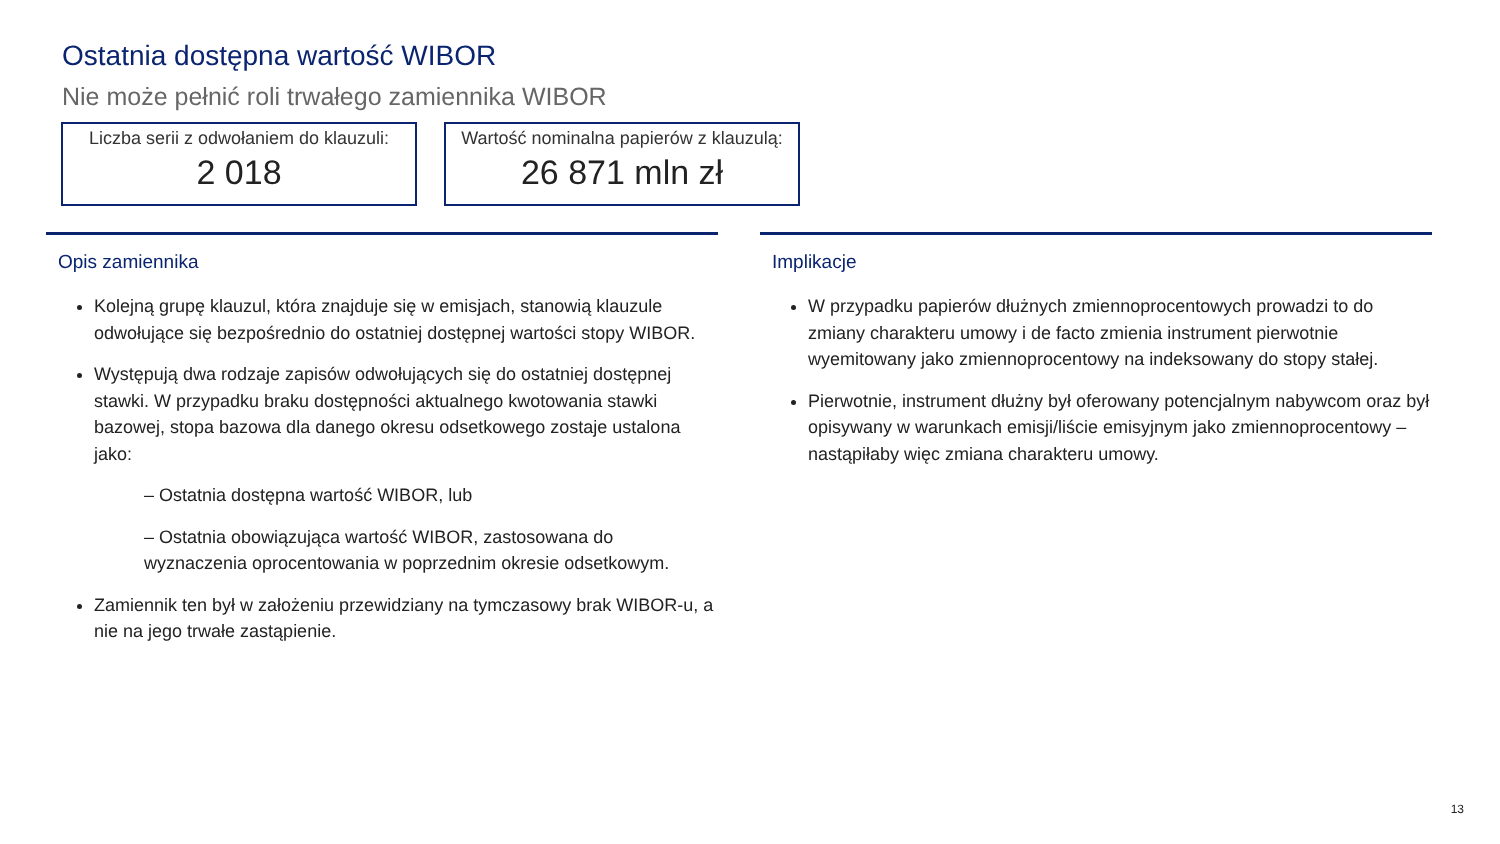Ostatnia dostępna wartość WIBOR
Nie może pełnić roli trwałego zamiennika WIBOR
Liczba serii z odwołaniem do klauzuli:
2 018
Wartość nominalna papierów z klauzulą:
26 871 mln zł
Opis zamiennika
Kolejną grupę klauzul, która znajduje się w emisjach, stanowią klauzule odwołujące się bezpośrednio do ostatniej dostępnej wartości stopy WIBOR.
Występują dwa rodzaje zapisów odwołujących się do ostatniej dostępnej stawki. W przypadku braku dostępności aktualnego kwotowania stawki bazowej, stopa bazowa dla danego okresu odsetkowego zostaje ustalona jako:
– Ostatnia dostępna wartość WIBOR, lub
– Ostatnia obowiązująca wartość WIBOR, zastosowana do wyznaczenia oprocentowania w poprzednim okresie odsetkowym.
Zamiennik ten był w założeniu przewidziany na tymczasowy brak WIBOR-u, a nie na jego trwałe zastąpienie.
Implikacje
W przypadku papierów dłużnych zmiennoprocentowych prowadzi to do zmiany charakteru umowy i de facto zmienia instrument pierwotnie wyemitowany jako zmiennoprocentowy na indeksowany do stopy stałej.
Pierwotnie, instrument dłużny był oferowany potencjalnym nabywcom oraz był opisywany w warunkach emisji/liście emisyjnym jako zmiennoprocentowy – nastąpiłaby więc zmiana charakteru umowy.
13